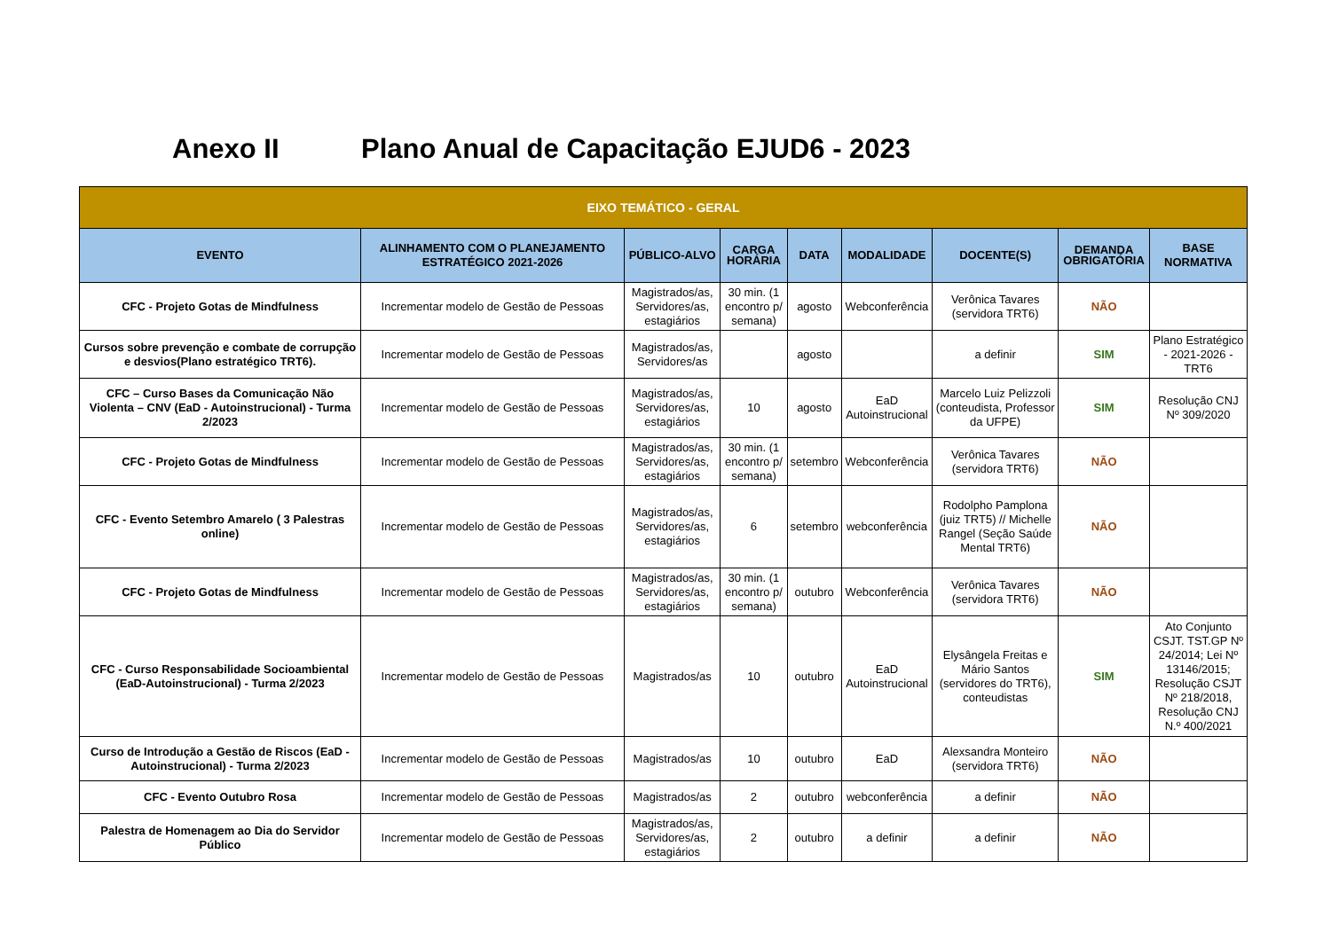Anexo II Plano Anual de Capacitação EJUD6 - 2023
| EIXO TEMÁTICO - GERAL | | | | | | | | |
| --- | --- | --- | --- | --- | --- | --- | --- | --- |
| EVENTO | ALINHAMENTO COM O PLANEJAMENTO ESTRATÉGICO 2021-2026 | PÚBLICO-ALVO | CARGA HORÁRIA | DATA | MODALIDADE | DOCENTE(S) | DEMANDA OBRIGATÓRIA | BASE NORMATIVA |
| CFC - Projeto Gotas de Mindfulness | Incrementar modelo de Gestão de Pessoas | Magistrados/as, Servidores/as, estagiários | 30 min. (1 encontro p/ semana) | agosto | Webconferência | Verônica Tavares (servidora TRT6) | NÃO | |
| Cursos sobre prevenção e combate de corrupção e desvios(Plano estratégico TRT6). | Incrementar modelo de Gestão de Pessoas | Magistrados/as, Servidores/as | | agosto | | a definir | SIM | Plano Estratégico - 2021-2026 - TRT6 |
| CFC – Curso Bases da Comunicação Não Violenta – CNV (EaD - Autoinstrucional) - Turma 2/2023 | Incrementar modelo de Gestão de Pessoas | Magistrados/as, Servidores/as, estagiários | 10 | agosto | EaD Autoinstrucional | Marcelo Luiz Pelizzoli (conteudista, Professor da UFPE) | SIM | Resolução CNJ Nº 309/2020 |
| CFC - Projeto Gotas de Mindfulness | Incrementar modelo de Gestão de Pessoas | Magistrados/as, Servidores/as, estagiários | 30 min. (1 encontro p/ semana) | setembro | Webconferência | Verônica Tavares (servidora TRT6) | NÃO | |
| CFC - Evento Setembro Amarelo ( 3 Palestras online) | Incrementar modelo de Gestão de Pessoas | Magistrados/as, Servidores/as, estagiários | 6 | setembro | webconferência | Rodolpho Pamplona (juiz TRT5) // Michelle Rangel (Seção Saúde Mental TRT6) | NÃO | |
| CFC - Projeto Gotas de Mindfulness | Incrementar modelo de Gestão de Pessoas | Magistrados/as, Servidores/as, estagiários | 30 min. (1 encontro p/ semana) | outubro | Webconferência | Verônica Tavares (servidora TRT6) | NÃO | |
| CFC - Curso Responsabilidade Socioambiental (EaD-Autoinstrucional) - Turma 2/2023 | Incrementar modelo de Gestão de Pessoas | Magistrados/as | 10 | outubro | EaD Autoinstrucional | Elysângela Freitas e Mário Santos (servidores do TRT6), conteudistas | SIM | Ato Conjunto CSJT. TST.GP Nº 24/2014; Lei Nº 13146/2015; Resolução CSJT Nº 218/2018, Resolução CNJ N.º 400/2021 |
| Curso de Introdução a Gestão de Riscos (EaD - Autoinstrucional) - Turma 2/2023 | Incrementar modelo de Gestão de Pessoas | Magistrados/as | 10 | outubro | EaD | Alexsandra Monteiro (servidora TRT6) | NÃO | |
| CFC - Evento Outubro Rosa | Incrementar modelo de Gestão de Pessoas | Magistrados/as | 2 | outubro | webconferência | a definir | NÃO | |
| Palestra de Homenagem ao Dia do Servidor Público | Incrementar modelo de Gestão de Pessoas | Magistrados/as, Servidores/as, estagiários | 2 | outubro | a definir | a definir | NÃO | |